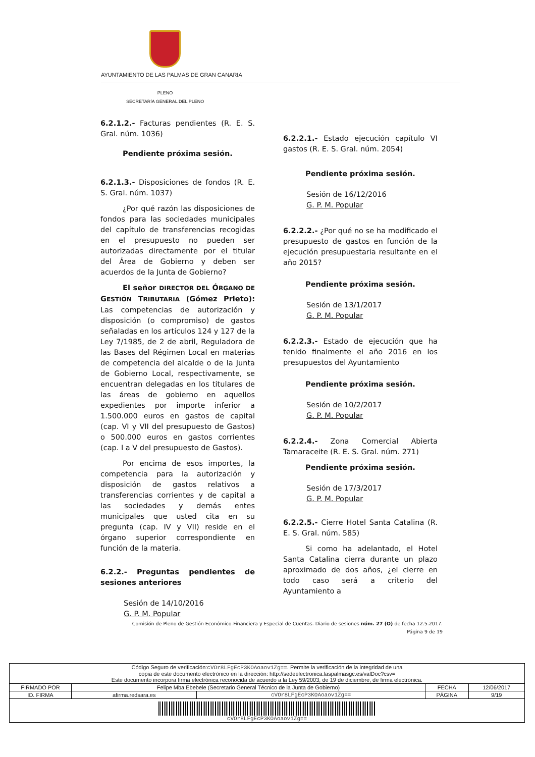AYUNTAMIENTO DE LAS PALMAS DE GRAN CANARIA
PLENO
SECRETARÍA GENERAL DEL PLENO
6.2.1.2.- Facturas pendientes (R. E. S. Gral. núm. 1036)
Pendiente próxima sesión.
6.2.1.3.- Disposiciones de fondos (R. E. S. Gral. núm. 1037)
¿Por qué razón las disposiciones de fondos para las sociedades municipales del capítulo de transferencias recogidas en el presupuesto no pueden ser autorizadas directamente por el titular del Área de Gobierno y deben ser acuerdos de la Junta de Gobierno?
El señor DIRECTOR DEL ÓRGANO DE GESTIÓN TRIBUTARIA (Gómez Prieto): Las competencias de autorización y disposición (o compromiso) de gastos señaladas en los artículos 124 y 127 de la Ley 7/1985, de 2 de abril, Reguladora de las Bases del Régimen Local en materias de competencia del alcalde o de la Junta de Gobierno Local, respectivamente, se encuentran delegadas en los titulares de las áreas de gobierno en aquellos expedientes por importe inferior a 1.500.000 euros en gastos de capital (cap. VI y VII del presupuesto de Gastos) o 500.000 euros en gastos corrientes (cap. I a V del presupuesto de Gastos).
Por encima de esos importes, la competencia para la autorización y disposición de gastos relativos a transferencias corrientes y de capital a las sociedades y demás entes municipales que usted cita en su pregunta (cap. IV y VII) reside en el órgano superior correspondiente en función de la materia.
6.2.2.- Preguntas pendientes de sesiones anteriores
Sesión de 14/10/2016
G. P. M. Popular
6.2.2.1.- Estado ejecución capítulo VI gastos (R. E. S. Gral. núm. 2054)
Pendiente próxima sesión.
Sesión de 16/12/2016
G. P. M. Popular
6.2.2.2.- ¿Por qué no se ha modificado el presupuesto de gastos en función de la ejecución presupuestaria resultante en el año 2015?
Pendiente próxima sesión.
Sesión de 13/1/2017
G. P. M. Popular
6.2.2.3.- Estado de ejecución que ha tenido finalmente el año 2016 en los presupuestos del Ayuntamiento
Pendiente próxima sesión.
Sesión de 10/2/2017
G. P. M. Popular
6.2.2.4.- Zona Comercial Abierta Tamaraceite (R. E. S. Gral. núm. 271)
Pendiente próxima sesión.
Sesión de 17/3/2017
G. P. M. Popular
6.2.2.5.- Cierre Hotel Santa Catalina (R. E. S. Gral. núm. 585)
Si como ha adelantado, el Hotel Santa Catalina cierra durante un plazo aproximado de dos años, ¿el cierre en todo caso será a criterio del Ayuntamiento a
Comisión de Pleno de Gestión Económico-Financiera y Especial de Cuentas. Diario de sesiones núm. 27 (O) de fecha 12.5.2017.
Página 9 de 19
| Código Seguro de verificación: cVOr8LFgEcP3KOAoaov1Zg== . Permite la verificación de la integridad de una copia de este documento electrónico en la dirección: http://sedeelectronica.laspalmasgc.es/valDoc?csv= Este documento incorpora firma electrónica reconocida de acuerdo a la Ley 59/2003, de 19 de diciembre, de firma electrónica. | | | | |
| FIRMADO POR | Felipe Mba Ebebele (Secretario General Técnico de la Junta de Gobierno) | | FECHA | 12/06/2017 |
| ID. FIRMA | afirma.redsara.es | cVOr8LFgEcP3KOAoaov1Zg== | PÁGINA | 9/19 |
| cVOr8LFgEcP3KOAoaov1Zg== | | | | |